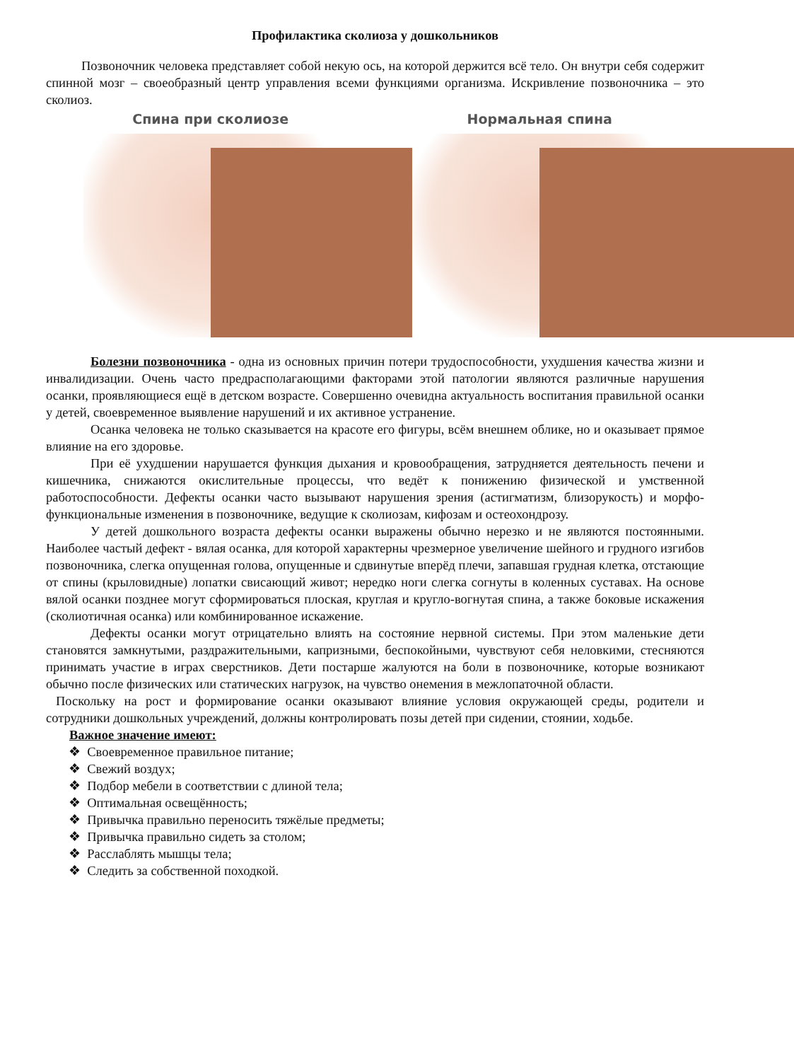Профилактика сколиоза у дошкольников
Позвоночник человека представляет собой некую ось, на которой держится всё тело. Он внутри себя содержит спинной мозг – своеобразный центр управления всеми функциями организма. Искривление позвоночника – это сколиоз.
Спина при сколиозе Нормальная спина
Болезни позвоночника - одна из основных причин потери трудоспособности, ухудшения качества жизни и инвалидизации. Очень часто предрасполагающими факторами этой патологии являются различные нарушения осанки, проявляющиеся ещё в детском возрасте. Совершенно очевидна актуальность воспитания правильной осанки у детей, своевременное выявление нарушений и их активное устранение.
Осанка человека не только сказывается на красоте его фигуры, всём внешнем облике, но и оказывает прямое влияние на его здоровье.
При её ухудшении нарушается функция дыхания и кровообращения, затрудняется деятельность печени и кишечника, снижаются окислительные процессы, что ведёт к понижению физической и умственной работоспособности. Дефекты осанки часто вызывают нарушения зрения (астигматизм, близорукость) и морфо-функциональные изменения в позвоночнике, ведущие к сколиозам, кифозам и остеохондрозу.
У детей дошкольного возраста дефекты осанки выражены обычно нерезко и не являются постоянными. Наиболее частый дефект - вялая осанка, для которой характерны чрезмерное увеличение шейного и грудного изгибов позвоночника, слегка опущенная голова, опущенные и сдвинутые вперёд плечи, запавшая грудная клетка, отстающие от спины (крыловидные) лопатки свисающий живот; нередко ноги слегка согнуты в коленных суставах. На основе вялой осанки позднее могут сформироваться плоская, круглая и кругло-вогнутая спина, а также боковые искажения (сколиотичная осанка) или комбинированное искажение.
Дефекты осанки могут отрицательно влиять на состояние нервной системы. При этом маленькие дети становятся замкнутыми, раздражительными, капризными, беспокойными, чувствуют себя неловкими, стесняются принимать участие в играх сверстников. Дети постарше жалуются на боли в позвоночнике, которые возникают обычно после физических или статических нагрузок, на чувство онемения в межлопаточной области.
Поскольку на рост и формирование осанки оказывают влияние условия окружающей среды, родители и сотрудники дошкольных учреждений, должны контролировать позы детей при сидении, стоянии, ходьбе.
Важное значение имеют:
❖ Своевременное правильное питание;
❖ Свежий воздух;
❖ Подбор мебели в соответствии с длиной тела;
❖ Оптимальная освещённость;
❖ Привычка правильно переносить тяжёлые предметы;
❖ Привычка правильно сидеть за столом;
❖ Расслаблять мышцы тела;
❖ Следить за собственной походкой.